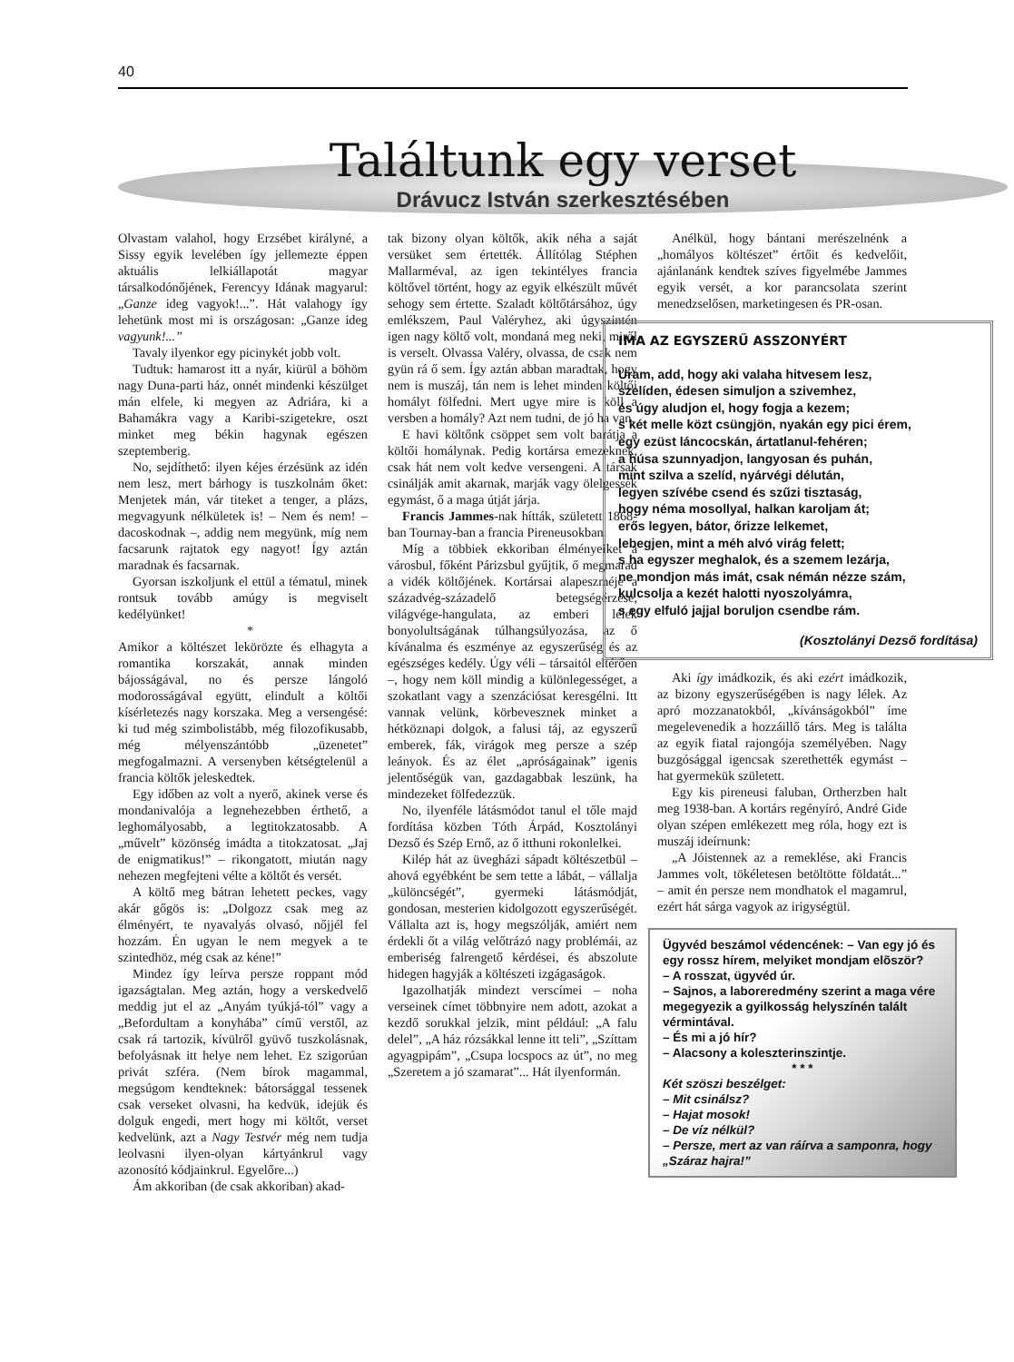40
Találtunk egy verset
Drávucz István szerkesztésében
Olvastam valahol, hogy Erzsébet királyné, a Sissy egyik levelében így jellemezte éppen aktuális lelkiállapotát magyar társalkodónőjének, Ferencyy Idának magyarul: „Ganze ideg vagyok!...”. Hát valahogy így lehetünk most mi is országosan: „Ganze ideg vagyunk!...”
Tavaly ilyenkor egy picinykét jobb volt.
Tudtuk: hamarost itt a nyár, kiürül a böhöm nagy Duna-parti ház, onnét mindenki készülget mán elfele, ki megyen az Adriára, ki a Bahamákra vagy a Karibi-szigetekre, oszt minket meg békin hagynak egészen szeptemberig.
No, sejdíthető: ilyen kéjes érzésünk az idén nem lesz, mert bárhogy is tuszkolnám őket: Menjetek mán, vár titeket a tenger, a plázs, megvagyunk nélkületek is! – Nem és nem! – dacoskodnak –, addig nem megyünk, míg nem facsarunk rajtatok egy nagyot! Így aztán maradnak és facsarnak.
Gyorsan iszkoljunk el ettül a tématul, minek rontsuk tovább amúgy is megviselt kedélyünket!
*
Amikor a költészet lekörözte és elhagyta a romantika korszakát, annak minden bájosságával, no és persze lángoló modorosságával együtt, elindult a költői kísérletezés nagy korszaka. Meg a versengésé: ki tud még szimbolistább, még filozofikusabb, még mélyenszántóbb „üzenetet” megfogalmazni. A versenyben kétségtelenül a francia költők jeleskedtek.
Egy időben az volt a nyerő, akinek verse és mondanivalója a legnehezebben érthető, a leghomályosabb, a legtitokzatosabb. A „művelt” közönség imádta a titokzatosat. „Jaj de enigmatikus!” – rikongatott, miután nagy nehezen megfejteni vélte a költőt és versét.
A költő meg bátran lehetett peckes, vagy akár gőgös is: „Dolgozz csak meg az élményért, te nyavalyás olvasó, nőjjél fel hozzám. Én ugyan le nem megyek a te szintedhöz, még csak az kéne!”
Mindez így leírva persze roppant mód igazságtalan. Meg aztán, hogy a verskedvelő meddig jut el az „Anyám tyúkjá-tól” vagy a „Befordultam a konyhába” című verstől, az csak rá tartozik, kívülről gyüvő tuszkolásnak, befolyásnak itt helye nem lehet. Ez szigorúan privát szféra. (Nem bírok magammal, megsúgom kendteknek: bátorsággal tessenek csak verseket olvasni, ha kedvük, idejük és dolguk engedi, mert hogy mi költőt, verset kedvelünk, azt a Nagy Testvér még nem tudja leolvasni ilyen-olyan kártyánkrul vagy azonosító kódjainkrul. Egyelőre...)
Ám akkoriban (de csak akkoriban) akad-
tak bizony olyan költők, akik néha a saját versüket sem értették. Állítólag Stéphen Mallarméval, az igen tekintélyes francia költővel történt, hogy az egyik elkészült művét sehogy sem értette. Szaladt költőtársához, úgy emlékszem, Paul Valéryhez, aki úgyszintén igen nagy költő volt, mondaná meg neki, miről is verselt. Olvassa Valéry, olvassa, de csak nem gyün rá ő sem. Így aztán abban maradtak, hogy nem is muszáj, tán nem is lehet minden költői homályt fölfedni. Mert ugye mire is köll a versben a homály? Azt nem tudni, de jó ha van.
E havi költőnk csöppet sem volt barátja a költői homálynak. Pedig kortársa emezeknek, csak hát nem volt kedve versengeni. A társak csinálják amit akarnak, marják vagy ölelgessék egymást, ő a maga útját járja.
Francis Jammes-nak hítták, született 1868-ban Tournay-ban a francia Pireneusokban.
Míg a többiek ekkoriban élményeiket a városbul, főként Párizsbul gyűjtik, ő megmarad a vidék költőjének. Kortársai alapeszméje a századvég-századelő betegségérzése, világvége-hangulata, az emberi lélek bonyolultságának túlhangsúlyozása, az ő kívánalma és eszménye az egyszerűség és az egészséges kedély. Úgy véli – társaitól eltérően –, hogy nem köll mindig a különlegességet, a szokatlant vagy a szenzációsat keresgélni. Itt vannak velünk, körbevesznek minket a hétköznapi dolgok, a falusi táj, az egyszerű emberek, fák, virágok meg persze a szép leányok. És az élet „apróságainak” igenis jelentőségük van, gazdagabbak leszünk, ha mindezeket fölfedezzük.
No, ilyenféle látásmódot tanul el tőle majd fordítása közben Tóth Árpád, Kosztolányi Dezső és Szép Ernő, az ő itthuni rokonlelkei.
Kilép hát az üvegházi sápadt költészetbül – ahová egyébként be sem tette a lábát, – vállalja „különcségét”, gyermeki látásmódját, gondosan, mesterien kidolgozott egyszerűségét. Vállalta azt is, hogy megszólják, amiért nem érdekli őt a világ velőtrázó nagy problémái, az emberiség falrengető kérdései, és abszolute hidegen hagyják a költészeti izgágaságok.
Igazolhatják mindezt verscímei – noha verseinek címet többnyire nem adott, azokat a kezdő sorukkal jelzik, mint például: „A falu delel”, „A ház rózsákkal lenne itt teli”, „Szíttam agyagpipám”, „Csupa locspocs az út”, no meg „Szeretem a jó szamarat”... Hát ilyenformán.
Anélkül, hogy bántani merészelnénk a „homályos költészet” értőit és kedvelőit, ajánlanánk kendtek szíves figyelmébe Jammes egyik versét, a kor parancsolata szerint menedzselősen, marketingesen és PR-osan.
IMA AZ EGYSZERŰ ASSZONYÉRT
Uram, add, hogy aki valaha hitvesem lesz,
szelíden, édesen simuljon a szivemhez,
és úgy aludjon el, hogy fogja a kezem;
s két melle közt csüngjön, nyakán egy pici érem,
egy ezüst láncocskán, ártatlanul-fehéren;
a húsa szunnyadjon, langyosan és puhán,
mint szilva a szelíd, nyárvégi délután,
legyen szívébe csend és szűzi tisztaság,
hogy néma mosollyal, halkan karoljam át;
erős legyen, bátor, őrizze lelkemet,
lebegjen, mint a méh alvó virág felett;
s ha egyszer meghalok, és a szemem lezárja,
ne mondjon más imát, csak némán nézze szám,
kulcsolja a kezét halotti nyoszolyámra,
s egy elfuló jajjal boruljon csendbe rám.
(Kosztolányi Dezső fordítása)
Aki így imádkozik, és aki ezért imádkozik, az bizony egyszerűségében is nagy lélek. Az apró mozzanatokból, „kívánságokból” íme megelevenedik a hozzáillő társ. Meg is találta az egyik fiatal rajongója személyében. Nagy buzgósággal igencsak szerethették egymást – hat gyermekük született.
Egy kis pireneusi faluban, Ortherzben halt meg 1938-ban. A kortárs regényíró, André Gide olyan szépen emlékezett meg róla, hogy ezt is muszáj ideírnunk:
„A Jóistennek az a remeklése, aki Francis Jammes volt, tökéletesen betöltötte földatát...” – amit én persze nem mondhatok el magamrul, ezért hát sárga vagyok az irigységtül.
Ügyvéd beszámol védencének: – Van egy jó és egy rossz hírem, melyiket mondjam elõször?
– A rosszat, ügyvéd úr.
– Sajnos, a laboreredmény szerint a maga vére megegyezik a gyilkosság helyszínén talált vérmintával.
– És mi a jó hír?
– Alacsony a koleszterinszintje.
* * *
Két szöszi beszélget:
– Mit csinálsz?
– Hajat mosok!
– De víz nélkül?
– Persze, mert az van ráírva a samponra, hogy „Száraz hajra!”